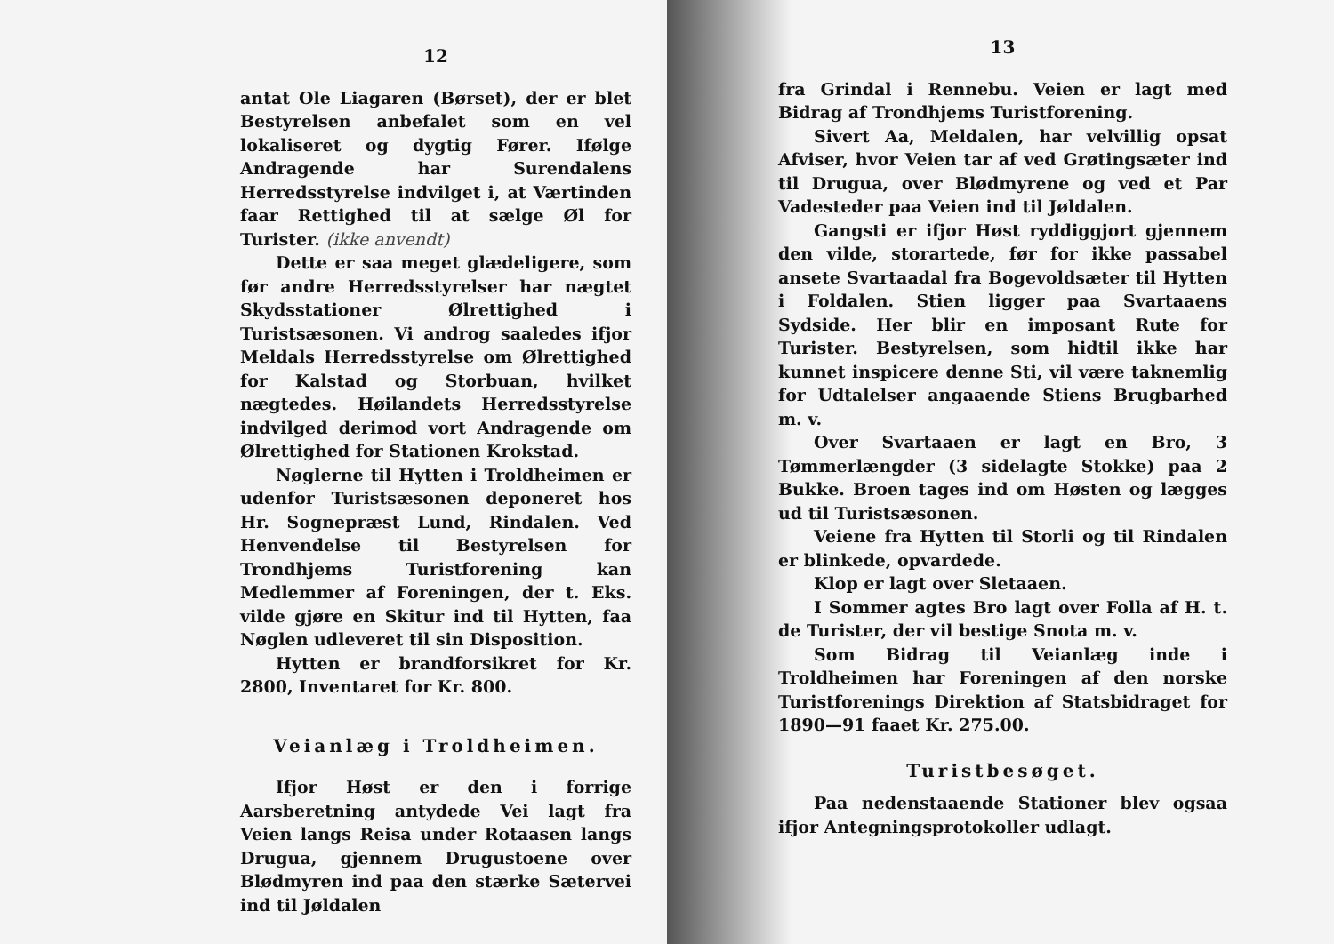12
antat Ole Liagaren (Børset), der er blet Bestyrelsen anbefalet som en vel lokaliseret og dygtig Fører. Ifølge Andragende har Surendalens Herredsstyrelse indvilget i, at Værtinden faar Rettighed til at sælge Øl for Turister. (ikke anvendt)
Dette er saa meget glædeligere, som før andre Herredsstyrelser har nægtet Skydsstationer Ølrettighed i Turistsæsonen. Vi androg saaledes ifjor Meldals Herredsstyrelse om Ølrettighed for Kalstad og Storbuan, hvilket nægtedes. Høilandets Herredsstyrelse indvilged derimod vort Andragende om Ølrettighed for Stationen Krokstad.
Nøglerne til Hytten i Troldheimen er udenfor Turistsæsonen deponeret hos Hr. Sognepræst Lund, Rindalen. Ved Henvendelse til Bestyrelsen for Trondhjems Turistforening kan Medlemmer af Foreningen, der t. Eks. vilde gjøre en Skitur ind til Hytten, faa Nøglen udleveret til sin Disposition.
Hytten er brandforsikret for Kr. 2800, Inventaret for Kr. 800.
Veianlæg i Troldheimen.
Ifjor Høst er den i forrige Aarsberetning antydede Vei lagt fra Veien langs Reisa under Rotaasen langs Drugua, gjennem Drugustoene over Blødmyren ind paa den stærke Sætervei ind til Jøldalen
13
fra Grindal i Rennebu. Veien er lagt med Bidrag af Trondhjems Turistforening.
Sivert Aa, Meldalen, har velvillig opsat Afviser, hvor Veien tar af ved Grøtingsæter ind til Drugua, over Blødmyrene og ved et Par Vadesteder paa Veien ind til Jøldalen.
Gangsti er ifjor Høst ryddiggjort gjennem den vilde, storartede, før for ikke passabel ansete Svartaadal fra Bogevoldsæter til Hytten i Foldalen. Stien ligger paa Svartaaens Sydside. Her blir en imposant Rute for Turister. Bestyrelsen, som hidtil ikke har kunnet inspicere denne Sti, vil være taknemlig for Udtalelser angaaende Stiens Brugbarhed m. v.
Over Svartaaen er lagt en Bro, 3 Tømmerlængder (3 sidelagte Stokke) paa 2 Bukke. Broen tages ind om Høsten og lægges ud til Turistsæsonen.
Veiene fra Hytten til Storli og til Rindalen er blinkede, opvardede.
Klop er lagt over Sletaaen.
I Sommer agtes Bro lagt over Folla af H. t. de Turister, der vil bestige Snota m. v.
Som Bidrag til Veianlæg inde i Troldheimen har Foreningen af den norske Turistforenings Direktion af Statsbidraget for 1890—91 faaet Kr. 275.00.
Turistbesøget.
Paa nedenstaaende Stationer blev ogsaa ifjor Antegningsprotokoller udlagt.